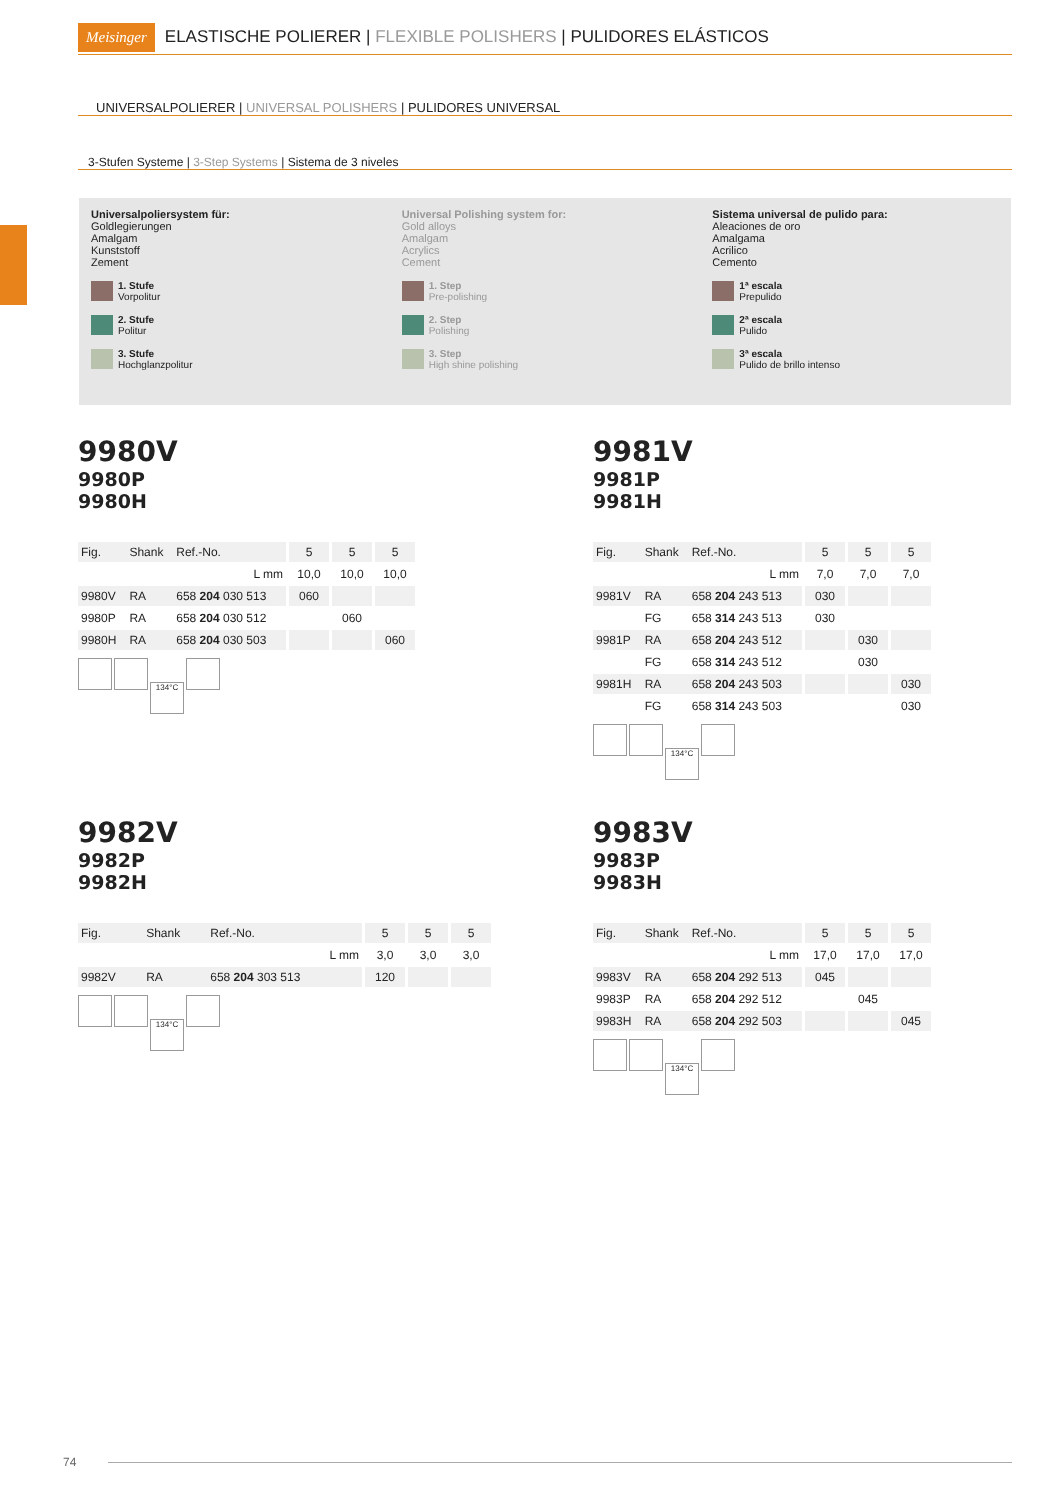Meisinger
ELASTISCHE POLIERER | FLEXIBLE POLISHERS | PULIDORES ELÁSTICOS
UNIVERSALPOLIERER | UNIVERSAL POLISHERS | PULIDORES UNIVERSAL
3-Stufen Systeme | 3-Step Systems | Sistema de 3 niveles
Universalpoliersystem für:
Goldlegierungen
Amalgam
Kunststoff
Zement
1. Stufe
Vorpolitur
2. Stufe
Politur
3. Stufe
Hochglanzpolitur
Universal Polishing system for:
Gold alloys
Amalgam
Acrylics
Cement
1. Step
Pre-polishing
2. Step
Polishing
3. Step
High shine polishing
Sistema universal de pulido para:
Aleaciones de oro
Amalgama
Acrilico
Cemento
1ª escala
Prepulido
2ª escala
Pulido
3ª escala
Pulido de brillo intenso
9980V
9980P
9980H
| Fig. | Shank | Ref.-No. | 5 | 5 | 5 |
| L mm | | | 10,0 | 10,0 | 10,0 |
| 9980V | RA | 658 204 030 513 | 060 | | |
| 9980P | RA | 658 204 030 512 | | 060 | |
| 9980H | RA | 658 204 030 503 | | | 060 |
134°C
9981V
9981P
9981H
| Fig. | Shank | Ref.-No. | 5 | 5 | 5 |
| L mm | | | 7,0 | 7,0 | 7,0 |
| 9981V | RA | 658 204 243 513 | 030 | | |
| | FG | 658 314 243 513 | 030 | | |
| 9981P | RA | 658 204 243 512 | | 030 | |
| | FG | 658 314 243 512 | | 030 | |
| 9981H | RA | 658 204 243 503 | | | 030 |
| | FG | 658 314 243 503 | | | 030 |
134°C
9982V
9982P
9982H
| Fig. | Shank | Ref.-No. | 5 | 5 | 5 |
| L mm | | | 3,0 | 3,0 | 3,0 |
| 9982V | RA | 658 204 303 513 | 120 | | |
134°C
9983V
9983P
9983H
| Fig. | Shank | Ref.-No. | 5 | 5 | 5 |
| L mm | | | 17,0 | 17,0 | 17,0 |
| 9983V | RA | 658 204 292 513 | 045 | | |
| 9983P | RA | 658 204 292 512 | | 045 | |
| 9983H | RA | 658 204 292 503 | | | 045 |
134°C
74